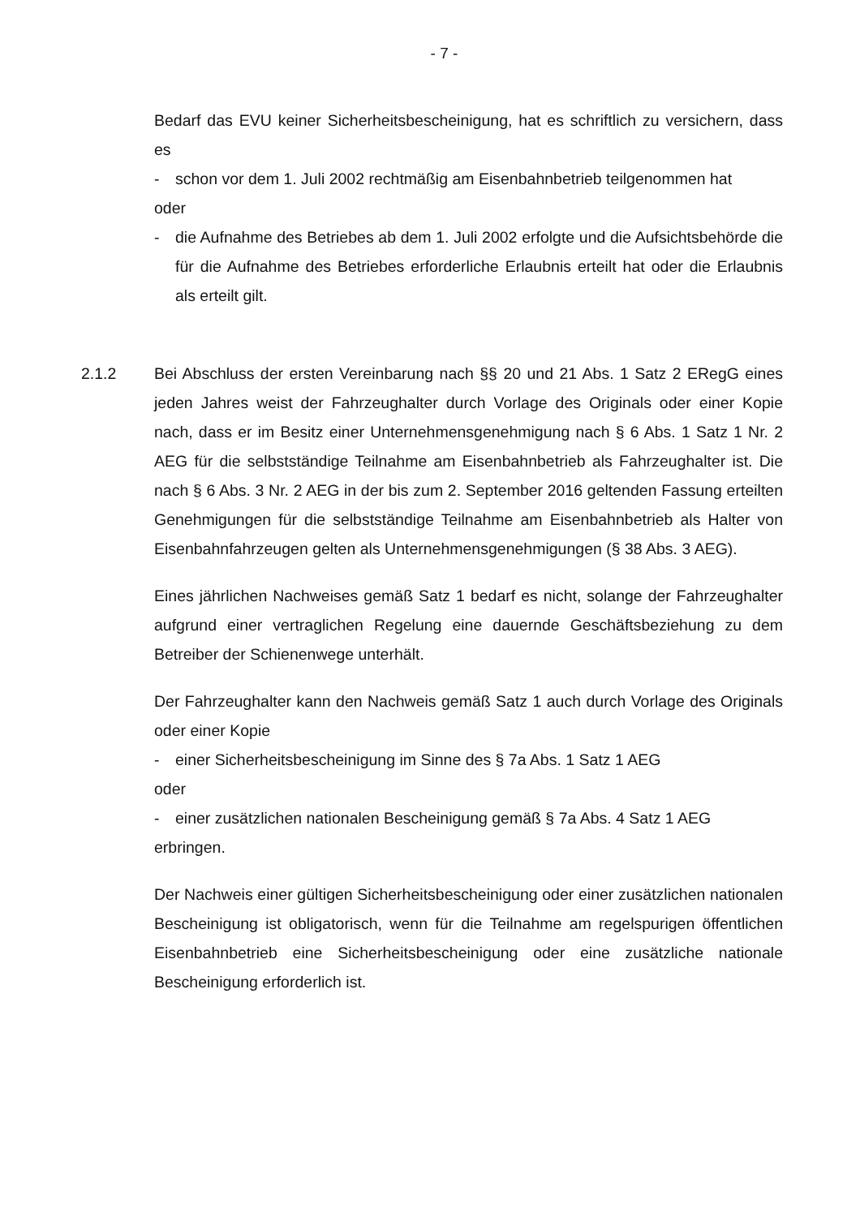- 7 -
Bedarf das EVU keiner Sicherheitsbescheinigung, hat es schriftlich zu versichern, dass es
- schon vor dem 1. Juli 2002 rechtmäßig am Eisenbahnbetrieb teilgenommen hat
oder
- die Aufnahme des Betriebes ab dem 1. Juli 2002 erfolgte und die Aufsichtsbehörde die für die Aufnahme des Betriebes erforderliche Erlaubnis erteilt hat oder die Erlaubnis als erteilt gilt.
2.1.2 Bei Abschluss der ersten Vereinbarung nach §§ 20 und 21 Abs. 1 Satz 2 ERegG eines jeden Jahres weist der Fahrzeughalter durch Vorlage des Originals oder einer Kopie nach, dass er im Besitz einer Unternehmensgenehmigung nach § 6 Abs. 1 Satz 1 Nr. 2 AEG für die selbstständige Teilnahme am Eisenbahnbetrieb als Fahrzeughalter ist. Die nach § 6 Abs. 3 Nr. 2 AEG in der bis zum 2. September 2016 geltenden Fassung erteilten Genehmigungen für die selbstständige Teilnahme am Eisenbahnbetrieb als Halter von Eisenbahnfahrzeugen gelten als Unternehmensgenehmigungen (§ 38 Abs. 3 AEG).
Eines jährlichen Nachweises gemäß Satz 1 bedarf es nicht, solange der Fahrzeughalter aufgrund einer vertraglichen Regelung eine dauernde Geschäftsbeziehung zu dem Betreiber der Schienenwege unterhält.
Der Fahrzeughalter kann den Nachweis gemäß Satz 1 auch durch Vorlage des Originals oder einer Kopie
- einer Sicherheitsbescheinigung im Sinne des § 7a Abs. 1 Satz 1 AEG
oder
- einer zusätzlichen nationalen Bescheinigung gemäß § 7a Abs. 4 Satz 1 AEG
erbringen.
Der Nachweis einer gültigen Sicherheitsbescheinigung oder einer zusätzlichen nationalen Bescheinigung ist obligatorisch, wenn für die Teilnahme am regelspurigen öffentlichen Eisenbahnbetrieb eine Sicherheitsbescheinigung oder eine zusätzliche nationale Bescheinigung erforderlich ist.